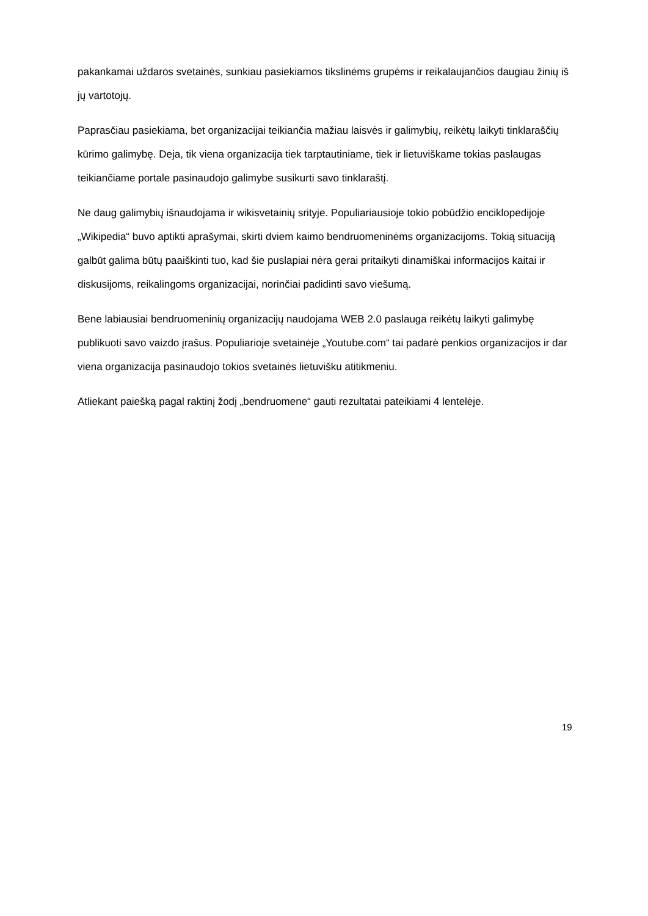pakankamai uždaros svetainės, sunkiau pasiekiamos tikslinėms grupėms ir reikalaujančios daugiau žinių iš jų vartotojų.
Paprasčiau pasiekiama, bet organizacijai teikiančia mažiau laisvės ir galimybių, reikėtų laikyti tinklaraščių kūrimo galimybę. Deja, tik viena organizacija tiek tarptautiniame, tiek ir lietuviškame tokias paslaugas teikiančiame portale pasinaudojo galimybe susikurti savo tinklaraštį.
Ne daug galimybių išnaudojama ir wikisvetainių srityje. Populiariausioje tokio pobūdžio enciklopedijoje „Wikipedia“ buvo aptikti aprašymai, skirti dviem kaimo bendruomeninėms organizacijoms. Tokią situaciją galbūt galima būtų paaiškinti tuo, kad šie puslapiai nėra gerai pritaikyti dinamiškai informacijos kaitai ir diskusijoms, reikalingoms organizacijai, norinčiai padidinti savo viešumą.
Bene labiausiai bendruomeninių organizacijų naudojama WEB 2.0 paslauga reikėtų laikyti galimybę publikuoti savo vaizdo įrašus. Populiarioje svetainėje „Youtube.com“ tai padarė penkios organizacijos ir dar viena organizacija pasinaudojo tokios svetainės lietuvišku atitikmeniu.
Atliekant paiešką pagal raktinį žodį „bendruomene“ gauti rezultatai pateikiami 4 lentelėje.
19